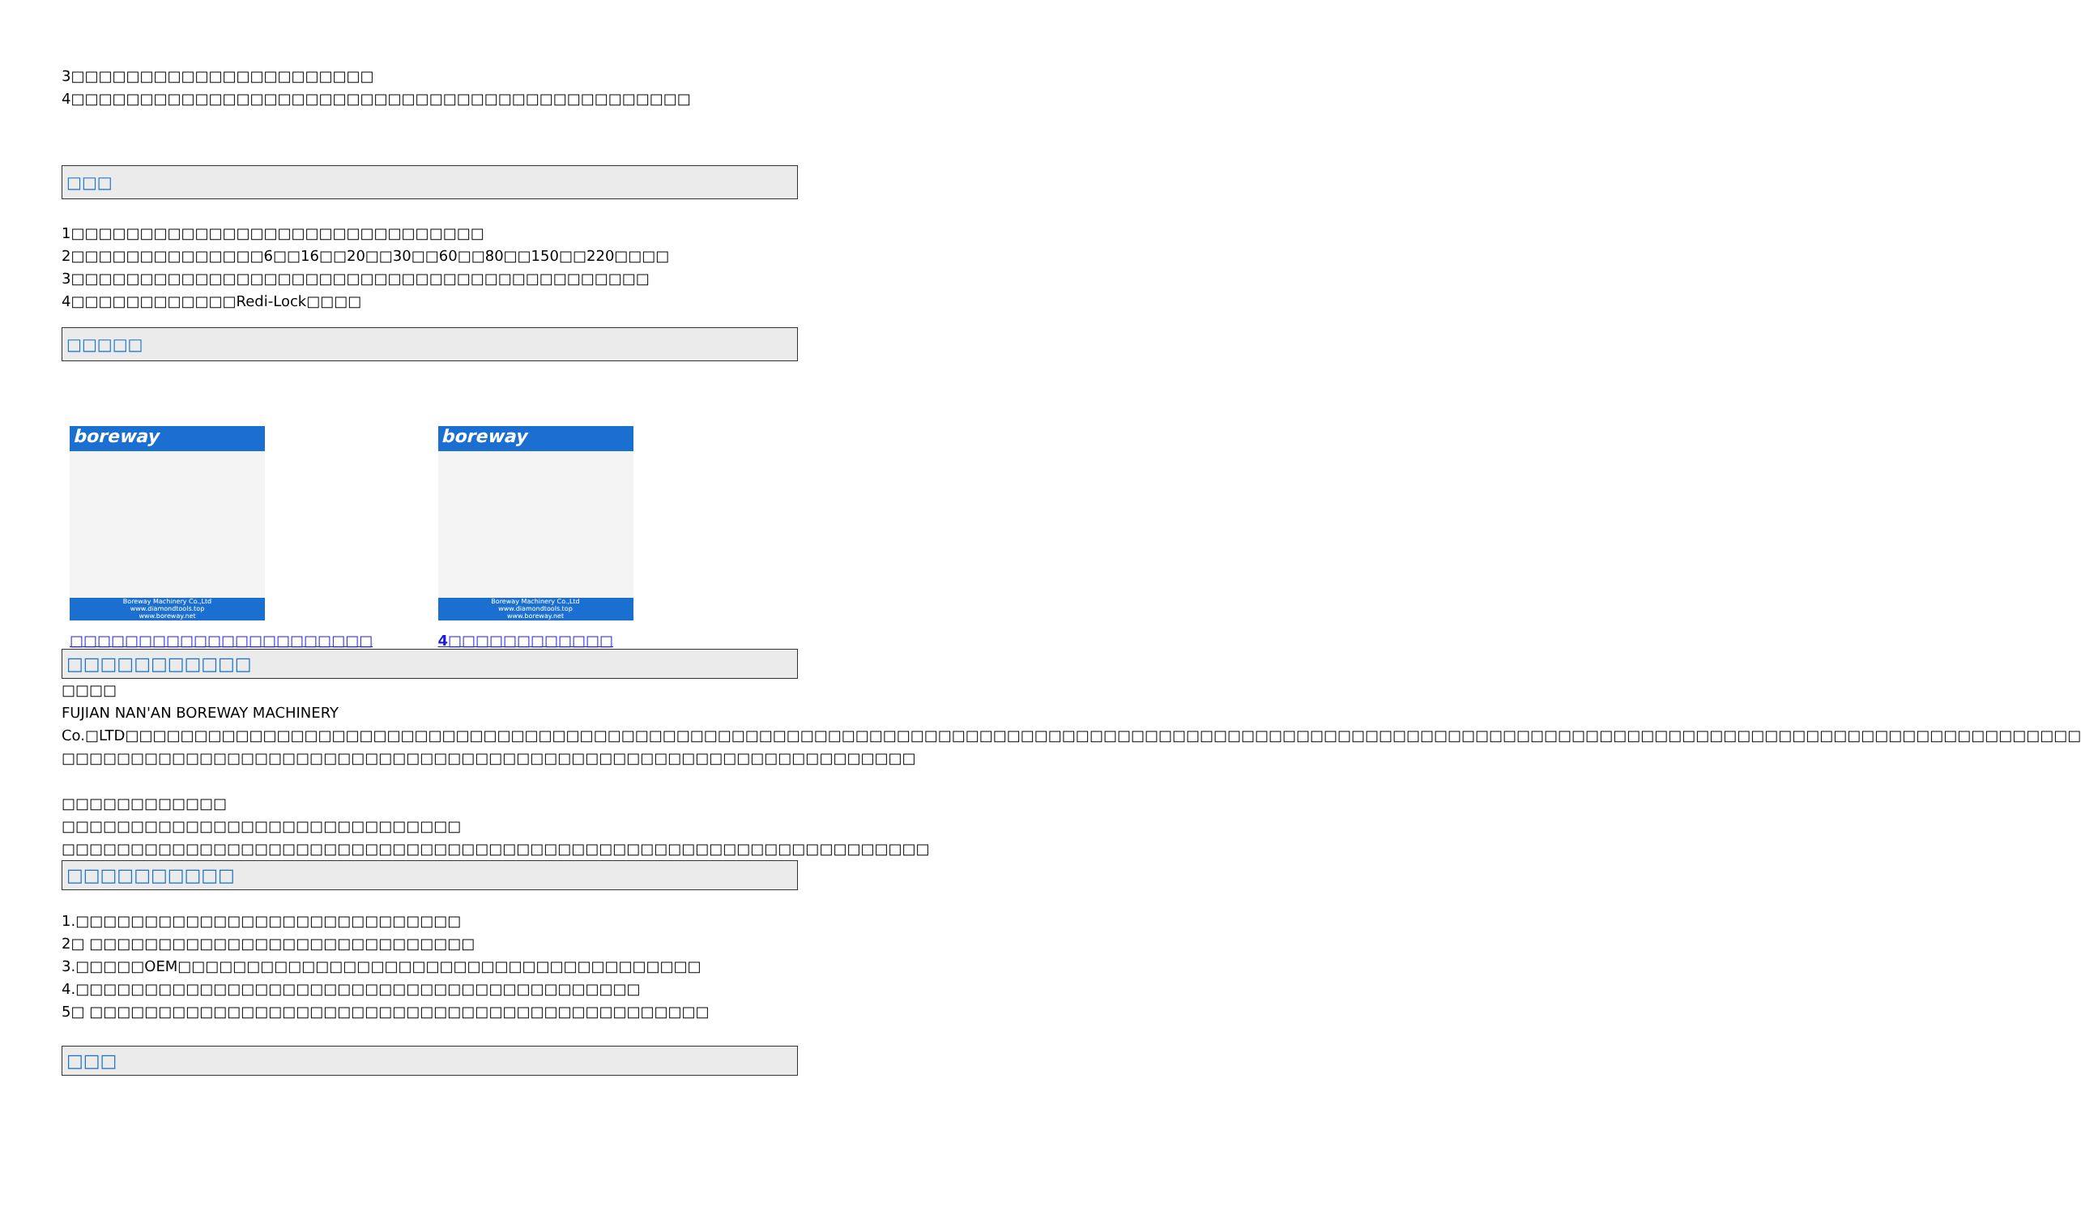3□□□□□□□□□□□□□□□□□□□□□□
4□□□□□□□□□□□□□□□□□□□□□□□□□□□□□□□□□□□□□□□□□□□□□
□□□
1□□□□□□□□□□□□□□□□□□□□□□□□□□□□□□
2□□□□□□□□□□□□□□6□□16□□20□□30□□60□□80□□150□□220□□□□
3□□□□□□□□□□□□□□□□□□□□□□□□□□□□□□□□□□□□□□□□□□
4□□□□□□□□□□□□Redi-Lock□□□□
□□□□□
boreway
Boreway Machinery Co.,Ltd
www.diamondtools.top
www.boreway.net
□□□□□□□□□□□□□□□□□□□□□□
boreway
Boreway Machinery Co.,Ltd
www.diamondtools.top
www.boreway.net
4□□□□□□□□□□□□
□□□□□□□□□□□
□□□□
FUJIAN NAN'AN BOREWAY MACHINERY Co.□LTD□□□□□□□□□□□□□□□□□□□□□□□□□□□□□□□□□□□□□□□□□□□□□□□□□□□□□□□□□□□□□□□□□□□□□□□□□□□□□□□□□□□□□□□□□□□□□□□□□□□□□□□□□□□□□□□□□□□□□□□□□□□□□□□□□□□□□□□□□□□□□□ □□□□□□□□□□□□□□□□□□□□□□□□□□□□□□□□□□□□□□□□□□□□□□□□□□□□□□□□□□□□□□
□□□□□□□□□□□□
□□□□□□□□□□□□□□□□□□□□□□□□□□□□□
□□□□□□□□□□□□□□□□□□□□□□□□□□□□□□□□□□□□□□□□□□□□□□□□□□□□□□□□□□□□□□□
□□□□□□□□□□
1.□□□□□□□□□□□□□□□□□□□□□□□□□□□□
2□ □□□□□□□□□□□□□□□□□□□□□□□□□□□□
3.□□□□□OEM□□□□□□□□□□□□□□□□□□□□□□□□□□□□□□□□□□□□□□
4.□□□□□□□□□□□□□□□□□□□□□□□□□□□□□□□□□□□□□□□□□
5□ □□□□□□□□□□□□□□□□□□□□□□□□□□□□□□□□□□□□□□□□□□□□□
□□□